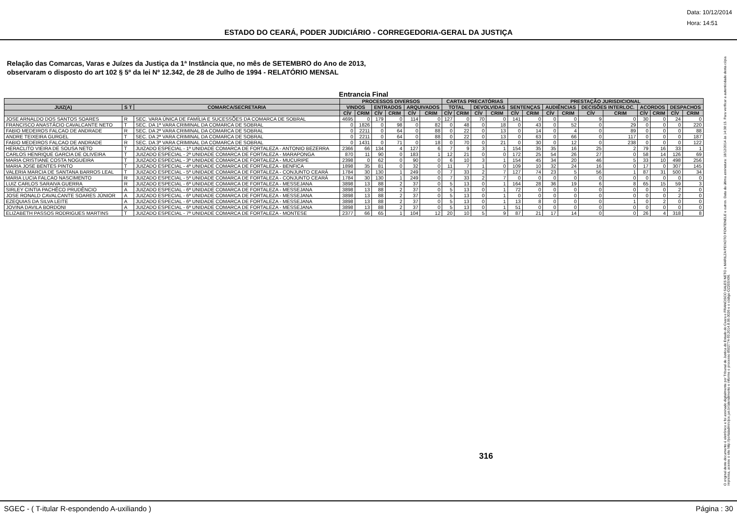Data: 10/12/2014
Hora: 14:51
ESTADO DO CEARÁ, PODER JUDICIÁRIO - CORREGEDORIA-GERAL DA JUSTIÇA
Relação das Comarcas, Varas e Juízes da Justiça da 1ª Instância que, no mês de SETEMBRO do Ano de 2013,
observaram o disposto do art 102 § 5º da lei Nº 12.342, de 28 de Julho de 1994 - RELATÓRIO MENSAL
Entrancia Final
| | | | PROCESSOS DIVERSOS | | | | | | CARTAS PRECATÓRIAS | | | | PRESTAÇÃO JURISDICIONAL | | | | | | | | | |
| --- | --- | --- | --- | --- | --- | --- | --- | --- | --- | --- | --- | --- | --- | --- | --- | --- | --- | --- | --- | --- | --- | --- |
| JUIZ(A) | S T | COMARCA/SECRETARIA | VINDOS | | ENTRADOS | | ARQUIVADOS | | TOTAL | | DEVOLVIDAS | | SENTENÇAS | | AUDIÊNCIAS | | DECISÕES INTERLOC. | | ACORDOS | | DESPACHOS | |
| | | | CÍV | CRIM | CÍV | CRIM | CÍV | CRIM | CÍV | CRIM | CÍV | CRIM | CÍV | CRIM | CÍV | CRIM | CÍV | CRIM | CÍV | CRIM | CÍV | CRIM |
| JOSE ARNALDO DOS SANTOS SOARES | R | SEC. VARA ÚNICA DE FAMÍLIA E SUCESSÕES DA COMARCA DE SOBRAL | 4695 | 0 | 179 | 0 | 114 | 0 | 127 | 0 | 70 | 0 | 141 | 0 | 0 | 0 | 9 | 0 | 30 | 0 | 24 | 0 |
| FRANCISCO ANASTÁCIO CAVALCANTE NETO | T | SEC. DA 1ª VARA CRIMINAL DA COMARCA DE SOBRAL | 0 | 1826 | 0 | 98 | 0 | 82 | 0 | 48 | 0 | 18 | 0 | 43 | 0 | 52 | 0 | 29 | 0 | 0 | 0 | 220 |
| FABIO MEDEIROS FALCAO DE ANDRADE | R | SEC. DA 2ª VARA CRIMINAL DA COMARCA DE SOBRAL | 0 | 2211 | 0 | 64 | 0 | 88 | 0 | 22 | 0 | 13 | 0 | 14 | 0 | 4 | 0 | 89 | 0 | 0 | 0 | 88 |
| ANDRE TEIXEIRA GURGEL | T | SEC. DA 2ª VARA CRIMINAL DA COMARCA DE SOBRAL | 0 | 2211 | 0 | 64 | 0 | 88 | 0 | 22 | 0 | 13 | 0 | 63 | 0 | 66 | 0 | 117 | 0 | 0 | 0 | 187 |
| FABIO MEDEIROS FALCAO DE ANDRADE | R | SEC. DA 3ª VARA CRIMINAL DA COMARCA DE SOBRAL | 0 | 1431 | 0 | 71 | 0 | 18 | 0 | 70 | 0 | 21 | 0 | 30 | 0 | 12 | 0 | 238 | 0 | 0 | 0 | 122 |
| HERACLITO VIEIRA DE SOUSA NETO | T | JUIZADO ESPECIAL - 1ª UNIDADE COMARCA DE FORTALEZA - ANTONIO BEZERRA | 2366 | 66 | 134 | 4 | 127 | 6 | 7 | 9 | 3 | 1 | 154 | 35 | 35 | 16 | 25 | 2 | 79 | 16 | 33 | 1 |
| CARLOS HENRIQUE GARCIA DE OLIVEIRA | T | JUIZADO ESPECIAL - 2ª UNIDADE COMARCA DE FORTALEZA - MARAPONGA | 870 | 11 | 90 | 0 | 183 | 1 | 12 | 21 | 0 | 0 | 172 | 25 | 54 | 26 | 27 | 0 | 58 | 14 | 126 | 69 |
| MARIA CRISTIANE COSTA NOGUEIRA | T | JUIZADO ESPECIAL - 3ª UNIDADE COMARCA DE FORTALEZA - MUCURIPE | 2398 | 0 | 62 | 0 | 90 | 0 | 6 | 10 | 3 | 1 | 154 | 45 | 34 | 20 | 46 | 5 | 33 | 10 | 498 | 256 |
| MARIA JOSE BENTES PINTO | T | JUIZADO ESPECIAL - 4ª UNIDADE COMARCA DE FORTALEZA - BENFICA | 1898 | 35 | 81 | 0 | 32 | 0 | 11 | 7 | 1 | 0 | 109 | 10 | 32 | 24 | 16 | 0 | 17 | 0 | 307 | 145 |
| VALERIA MARCIA DE SANTANA BARROS LEAL | T | JUIZADO ESPECIAL - 5ª UNIDADE COMARCA DE FORTALEZA - CONJUNTO CEARÁ | 1784 | 30 | 130 | 1 | 249 | 0 | 7 | 33 | 2 | 7 | 127 | 74 | 23 | 5 | 56 | 1 | 87 | 31 | 500 | 34 |
| MARIA LUCIA FALCAO NASCIMENTO | R | JUIZADO ESPECIAL - 5ª UNIDADE COMARCA DE FORTALEZA - CONJUNTO CEARÁ | 1784 | 30 | 130 | 1 | 249 | 0 | 7 | 33 | 2 | 7 | 0 | 0 | 0 | 0 | 0 | 0 | 0 | 0 | 0 | 0 |
| LUIZ CARLOS SARAIVA GUERRA | R | JUIZADO ESPECIAL - 6ª UNIDADE COMARCA DE FORTALEZA - MESSEJANA | 3898 | 13 | 88 | 2 | 37 | 0 | 5 | 13 | 0 | 1 | 164 | 28 | 36 | 19 | 6 | 8 | 65 | 15 | 59 | 3 |
| SIRLEY CINTIA PACHÊCO PRUDÊNCIO | A | JUIZADO ESPECIAL - 6ª UNIDADE COMARCA DE FORTALEZA - MESSEJANA | 3898 | 13 | 88 | 2 | 37 | 0 | 5 | 13 | 0 | 1 | 72 | 0 | 0 | 0 | 0 | 0 | 0 | 0 | 2 | 0 |
| JOSE RONALD CAVALCANTE SOARES JÚNIOR | A | JUIZADO ESPECIAL - 6ª UNIDADE COMARCA DE FORTALEZA - MESSEJANA | 3898 | 13 | 88 | 2 | 37 | 0 | 5 | 13 | 0 | 1 | 0 | 0 | 0 | 0 | 0 | 0 | 0 | 0 | 2 | 0 |
| EZEQUIAS DA SILVA LEITE | A | JUIZADO ESPECIAL - 6ª UNIDADE COMARCA DE FORTALEZA - MESSEJANA | 3898 | 13 | 88 | 2 | 37 | 0 | 5 | 13 | 0 | 1 | 13 | 8 | 0 | 0 | 0 | 1 | 0 | 2 | 0 | 0 |
| JOVINA DAVILA BORDONI | A | JUIZADO ESPECIAL - 6ª UNIDADE COMARCA DE FORTALEZA - MESSEJANA | 3898 | 13 | 88 | 2 | 37 | 0 | 5 | 13 | 0 | 1 | 51 | 0 | 0 | 0 | 0 | 0 | 0 | 0 | 0 | 0 |
| ELIZABETH PASSOS RODRIGUES MARTINS | T | JUIZADO ESPECIAL - 7ª UNIDADE COMARCA DE FORTALEZA - MONTESE | 2377 | 66 | 65 | 1 | 104 | 12 | 20 | 10 | 5 | 9 | 87 | 21 | 17 | 14 | 0 | 0 | 26 | 4 | 318 | 8 |
316
O original deste documento é eletrônico e foi assinado digitalmente por Tribunal de Justica do Estado do Ceara e FRANCISCO SALES NETO e MARILZA PEIXOTO FONTENELE e outros. Data da última assinatura: 18/12/2014 às 14:38:15. Para verificar a autenticidade desta cópia impressa, acesse o site http://portaladmin.tjce.jus.br/atendimento e informe o processo 8502774-93.2014.8.06.0026 e o código OZ20SX96.
SGEC - ( T-itular R-espondendo A-uxiliando ) Página : 30